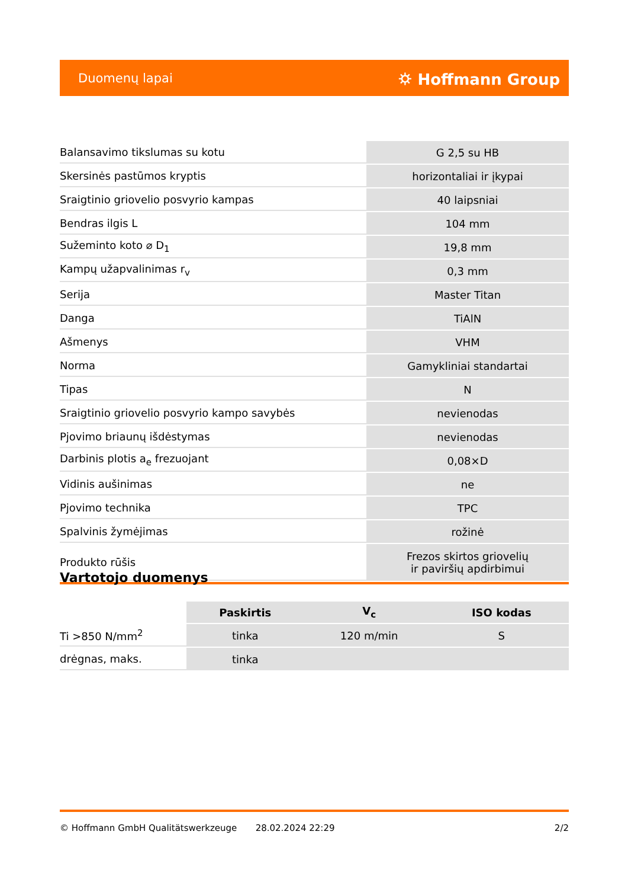Duomenų lapai ⛭ Hoffmann Group
| Balansavimo tikslumas su kotu | G 2,5 su HB |
| Skersinės pastūmos kryptis | horizontaliai ir įkypai |
| Sraigtinio griovelio posvyrio kampas | 40 laipsniai |
| Bendras ilgis L | 104 mm |
| Sužeminto koto ⌀ D<sub>1</sub> | 19,8 mm |
| Kampų užapvalinimas r<sub>v</sub> | 0,3 mm |
| Serija | Master Titan |
| Danga | TiAlN |
| Ašmenys | VHM |
| Norma | Gamykliniai standartai |
| Tipas | N |
| Sraigtinio griovelio posvyrio kampo savybės | nevienodas |
| Pjovimo briaunų išdėstymas | nevienodas |
| Darbinis plotis a<sub>e</sub> frezuojant | 0,08×D |
| Vidinis aušinimas | ne |
| Pjovimo technika | TPC |
| Spalvinis žymėjimas | rožinė |
| Produkto rūšis | Frezos skirtos griovelių ir paviršių apdirbimui |
Vartotojo duomenys
| | Paskirtis | V<sub>c</sub> | ISO kodas |
| --- | --- | --- | --- |
| Ti >850 N/mm<sup>2</sup> | tinka | 120 m/min | S |
| drėgnas, maks. | tinka | | |
© Hoffmann GmbH Qualitätswerkzeuge 28.02.2024 22:29 2/2